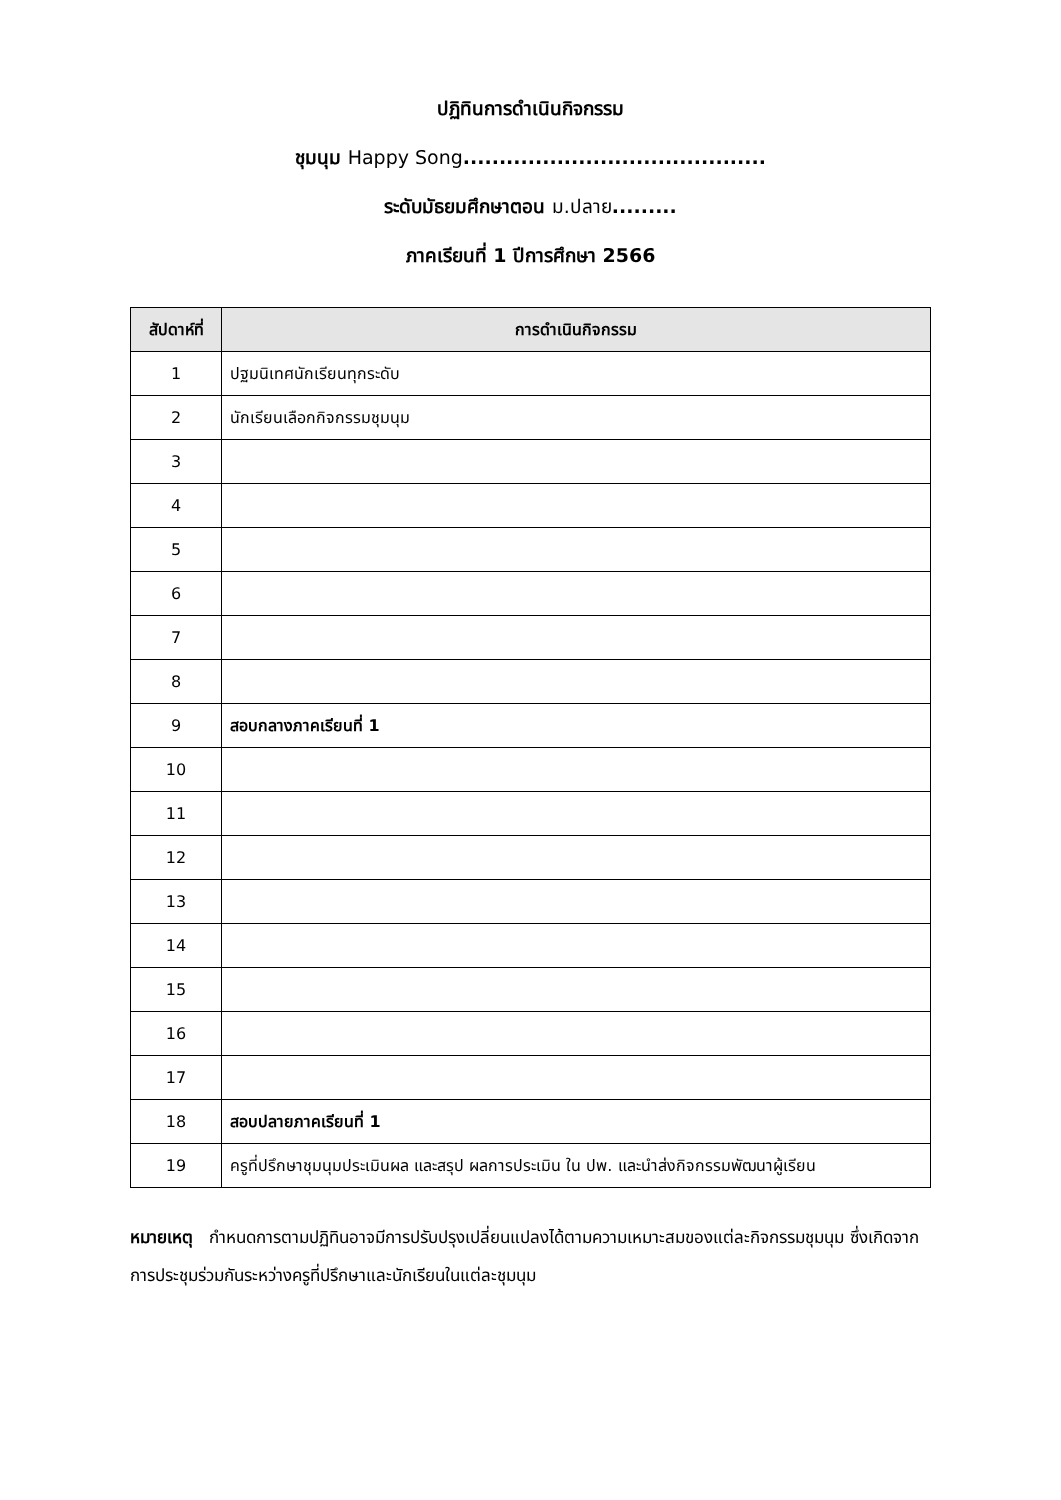ปฏิทินการดำเนินกิจกรรม
ชุมนุม Happy Song..........................................
ระดับมัธยมศึกษาตอน ม.ปลาย.........
ภาคเรียนที่ 1 ปีการศึกษา 2566
| สัปดาห์ที่ | การดำเนินกิจกรรม |
| --- | --- |
| 1 | ปฐมนิเทศนักเรียนทุกระดับ |
| 2 | นักเรียนเลือกกิจกรรมชุมนุม |
| 3 | |
| 4 | |
| 5 | |
| 6 | |
| 7 | |
| 8 | |
| 9 | สอบกลางภาคเรียนที่ 1 |
| 10 | |
| 11 | |
| 12 | |
| 13 | |
| 14 | |
| 15 | |
| 16 | |
| 17 | |
| 18 | สอบปลายภาคเรียนที่ 1 |
| 19 | ครูที่ปรึกษาชุมนุมประเมินผล และสรุป ผลการประเมิน ใน ปพ. และนำส่งกิจกรรมพัฒนาผู้เรียน |
หมายเหตุ กำหนดการตามปฏิทินอาจมีการปรับปรุงเปลี่ยนแปลงได้ตามความเหมาะสมของแต่ละกิจกรรมชุมนุม ซึ่งเกิดจากการประชุมร่วมกันระหว่างครูที่ปรึกษาและนักเรียนในแต่ละชุมนุม